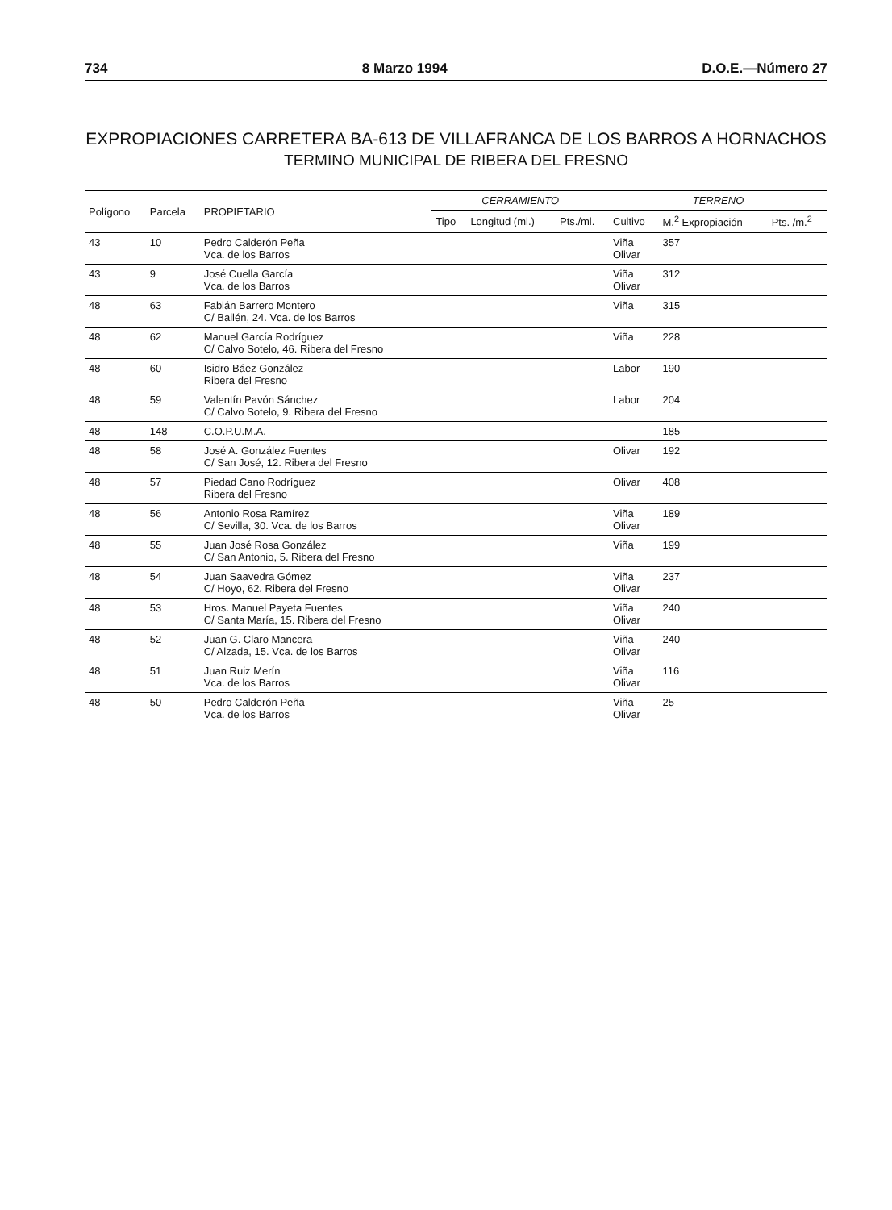734 8 Marzo 1994 D.O.E.—Número 27
EXPROPIACIONES CARRETERA BA-613 DE VILLAFRANCA DE LOS BARROS A HORNACHOS
TERMINO MUNICIPAL DE RIBERA DEL FRESNO
| Polígono | Parcela | PROPIETARIO | CERRAMIENTO | | | TERRENO | | |
| --- | --- | --- | --- | --- | --- | --- | --- | --- |
| | | | Tipo | Longitud (ml.) | Pts./ml. | Cultivo | M.<sup>2</sup> Expropiación | Pts. /m.<sup>2</sup> |
| 43 | 10 | Pedro Calderón Peña Vca. de los Barros | | | | Viña Olivar | 357 | |
| 43 | 9 | José Cuella García Vca. de los Barros | | | | Viña Olivar | 312 | |
| 48 | 63 | Fabián Barrero Montero C/ Bailén, 24. Vca. de los Barros | | | | Viña | 315 | |
| 48 | 62 | Manuel García Rodríguez C/ Calvo Sotelo, 46. Ribera del Fresno | | | | Viña | 228 | |
| 48 | 60 | Isidro Báez González Ribera del Fresno | | | | Labor | 190 | |
| 48 | 59 | Valentín Pavón Sánchez C/ Calvo Sotelo, 9. Ribera del Fresno | | | | Labor | 204 | |
| 48 | 148 | C.O.P.U.M.A. | | | | | 185 | |
| 48 | 58 | José A. González Fuentes C/ San José, 12. Ribera del Fresno | | | | Olivar | 192 | |
| 48 | 57 | Piedad Cano Rodríguez Ribera del Fresno | | | | Olivar | 408 | |
| 48 | 56 | Antonio Rosa Ramírez C/ Sevilla, 30. Vca. de los Barros | | | | Viña Olivar | 189 | |
| 48 | 55 | Juan José Rosa González C/ San Antonio, 5. Ribera del Fresno | | | | Viña | 199 | |
| 48 | 54 | Juan Saavedra Gómez C/ Hoyo, 62. Ribera del Fresno | | | | Viña Olivar | 237 | |
| 48 | 53 | Hros. Manuel Payeta Fuentes C/ Santa María, 15. Ribera del Fresno | | | | Viña Olivar | 240 | |
| 48 | 52 | Juan G. Claro Mancera C/ Alzada, 15. Vca. de los Barros | | | | Viña Olivar | 240 | |
| 48 | 51 | Juan Ruiz Merín Vca. de los Barros | | | | Viña Olivar | 116 | |
| 48 | 50 | Pedro Calderón Peña Vca. de los Barros | | | | Viña Olivar | 25 | |